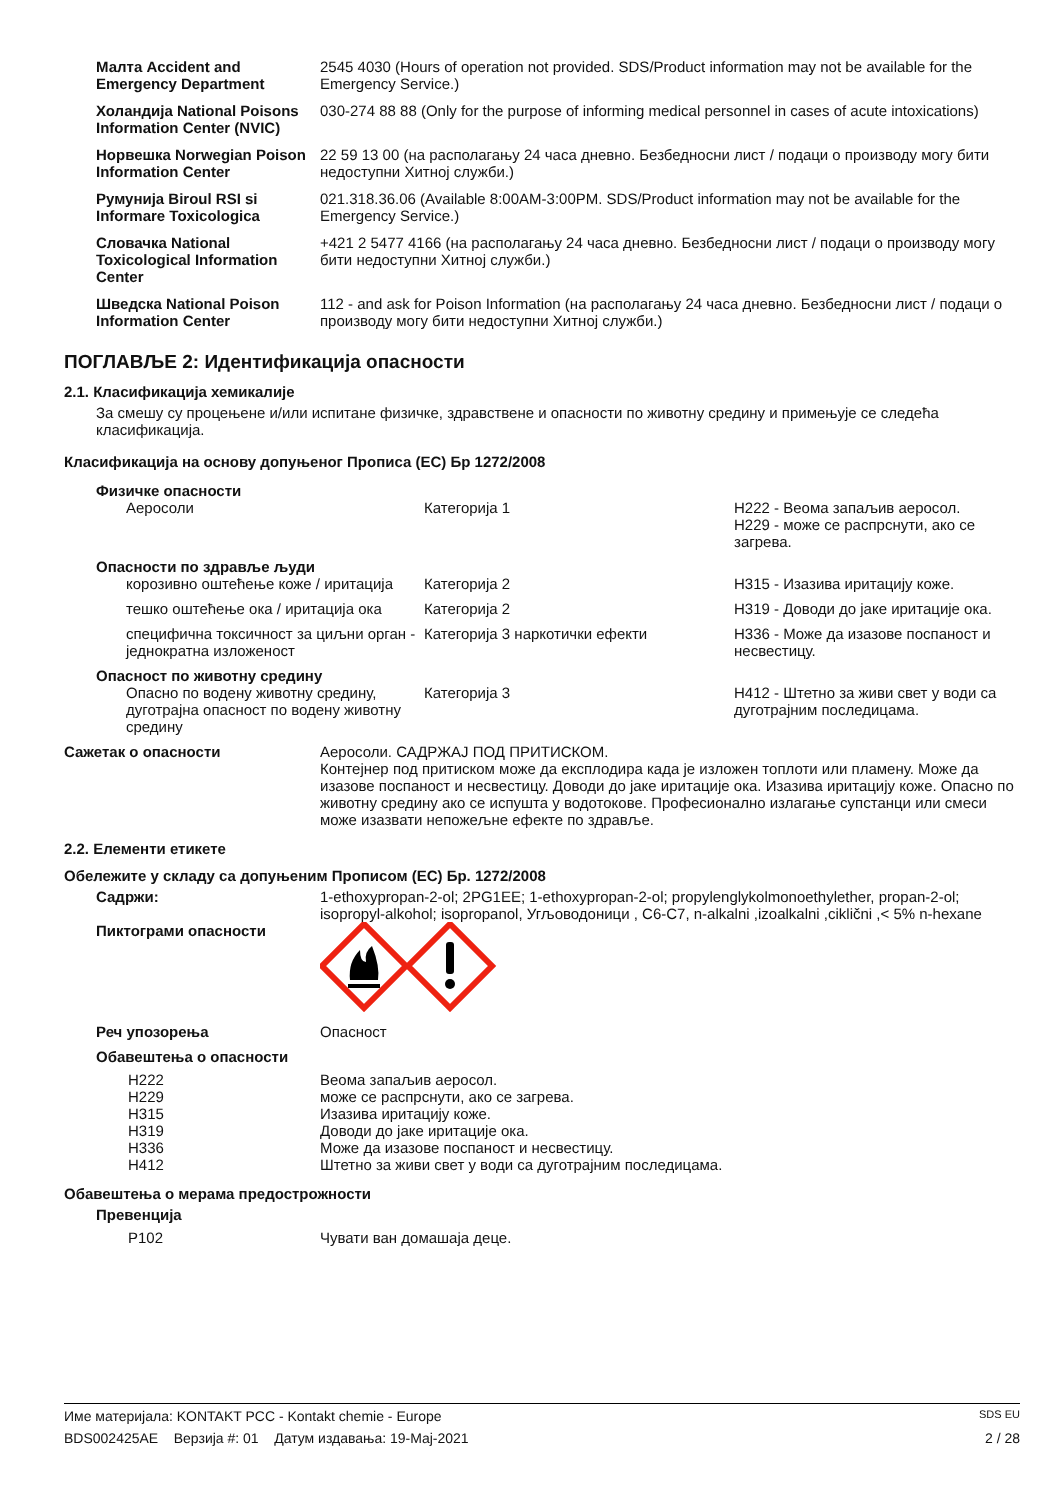| Малта Accident and Emergency Department | 2545 4030 (Hours of operation not provided. SDS/Product information may not be available for the Emergency Service.) |
| Холандија National Poisons Information Center (NVIC) | 030-274 88 88 (Only for the purpose of informing medical personnel in cases of acute intoxications) |
| Норвешка Norwegian Poison Information Center | 22 59 13 00 (на располагању 24 часа дневно. Безбедносни лист / подаци о производу могу бити недоступни Хитној служби.) |
| Румунија Biroul RSI si Informare Toxicologica | 021.318.36.06 (Available 8:00AM-3:00PM. SDS/Product information may not be available for the Emergency Service.) |
| Словачка National Toxicological Information Center | +421 2 5477 4166 (на располагању 24 часа дневно. Безбедносни лист / подаци о производу могу бити недоступни Хитној служби.) |
| Шведска National Poison Information Center | 112 - and ask for Poison Information (на располагању 24 часа дневно. Безбедносни лист / подаци о производу могу бити недоступни Хитној служби.) |
ПОГЛАВЉЕ 2: Идентификација опасности
2.1. Класификација хемикалије
За смешу су процењене и/или испитане физичке, здравствене и опасности по животну средину и примењује се следећа класификација.
Класификација на основу допуњеног Прописа (EC) Бр 1272/2008
| Физичке опасности | | |
| Аеросоли | Категорија 1 | H222 - Веома запаљив аеросол. H229 - може се распрснути, ако се загрева. |
| Опасности по здравље људи | | |
| корозивно оштећење коже / иритација | Категорија 2 | H315 - Изазива иритацију коже. |
| тешко оштећење ока / иритација ока | Категорија 2 | H319 - Доводи до јаке иритације ока. |
| специфична токсичност за циљни орган - једнократна изложеност | Категорија 3 наркотички ефекти | H336 - Може да изазове поспаност и несвестицу. |
| Опасност по животну средину | | |
| Опасно по водену животну средину, дуготрајна опасност по водену животну средину | Категорија 3 | H412 - Штетно за живи свет у води са дуготрајним последицама. |
| Сажетак о опасности | Аеросоли. САДРЖАЈ ПОД ПРИТИСКОМ. Контејнер под притиском може да експлодира када је изложен топлоти или пламену. Може да изазове поспаност и несвестицу. Доводи до јаке иритације ока. Изазива иритацију коже. Опасно по животну средину ако се испушта у водотокове. Професионално излагање супстанци или смеси може изазвати непожељне ефекте по здравље. |
2.2. Елементи етикете
Обележите у складу са допуњеним Прописом (EC) Бр. 1272/2008
| Садржи: | 1-ethoxypropan-2-ol; 2PG1EE; 1-ethoxypropan-2-ol; propylenglykolmonoethylether, propan-2-ol; isopropyl-alkohol; isopropanol, Угљоводоници , C6-C7, n-alkalni ,izoalkalni ,ciklični ,< 5% n-hexane |
| Пиктограми опасности | |
| Реч упозорења | Опасност |
| Обавештења о опасности | |
| H222 H229 H315 H319 H336 H412 | Веома запаљив аеросол. може се распрснути, ако се загрева. Изазива иритацију коже. Доводи до јаке иритације ока. Може да изазове поспаност и несвестицу. Штетно за живи свет у води са дуготрајним последицама. |
Обавештења о мерама предострожности
| Превенција | |
| P102 | Чувати ван домашаја деце. |
Име материјала: KONTAKT PCC - Kontakt chemie - Europe SDS EU
BDS002425AE Верзија #: 01 Датум издавања: 19-Maj-2021 2 / 28